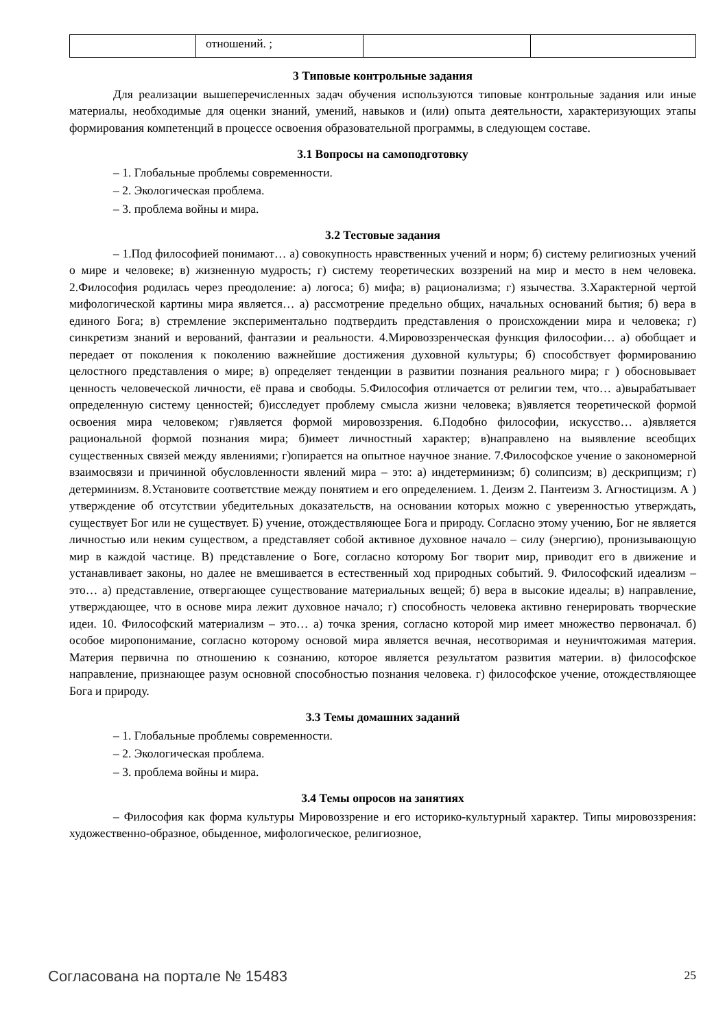| | отношений. ; | | |
3 Типовые контрольные задания
Для реализации вышеперечисленных задач обучения используются типовые контрольные задания или иные материалы, необходимые для оценки знаний, умений, навыков и (или) опыта деятельности, характеризующих этапы формирования компетенций в процессе освоения образовательной программы, в следующем составе.
3.1 Вопросы на самоподготовку
– 1. Глобальные проблемы современности.
– 2. Экологическая проблема.
– 3. проблема войны и мира.
3.2 Тестовые задания
– 1.Под философией понимают… а) совокупность нравственных учений и норм; б) систему религиозных учений о мире и человеке; в) жизненную мудрость; г) систему теоретических воззрений на мир и место в нем человека. 2.Философия родилась через преодоление: а) логоса; б) мифа; в) рационализма; г) язычества. 3.Характерной чертой мифологической картины мира является… а) рассмотрение предельно общих, начальных оснований бытия; б) вера в единого Бога; в) стремление экспериментально подтвердить представления о происхождении мира и человека; г) синкретизм знаний и верований, фантазии и реальности. 4.Мировоззренческая функция философии… а) обобщает и передает от поколения к поколению важнейшие достижения духовной культуры; б) способствует формированию целостного представления о мире; в) определяет тенденции в развитии познания реального мира; г ) обосновывает ценность человеческой личности, её права и свободы. 5.Философия отличается от религии тем, что… а)вырабатывает определенную систему ценностей; б)исследует проблему смысла жизни человека; в)является теоретической формой освоения мира человеком; г)является формой мировоззрения. 6.Подобно философии, искусство… а)является рациональной формой познания мира; б)имеет личностный характер; в)направлено на выявление всеобщих существенных связей между явлениями; г)опирается на опытное научное знание. 7.Философское учение о закономерной взаимосвязи и причинной обусловленности явлений мира – это: а) индетерминизм; б) солипсизм; в) дескрипцизм; г) детерминизм. 8.Установите соответствие между понятием и его определением. 1. Деизм 2. Пантеизм 3. Агностицизм. А ) утверждение об отсутствии убедительных доказательств, на основании которых можно с уверенностью утверждать, существует Бог или не существует. Б) учение, отождествляющее Бога и природу. Согласно этому учению, Бог не является личностью или неким существом, а представляет собой активное духовное начало – силу (энергию), пронизывающую мир в каждой частице. В) представление о Боге, согласно которому Бог творит мир, приводит его в движение и устанавливает законы, но далее не вмешивается в естественный ход природных событий. 9. Философский идеализм – это… а) представление, отвергающее существование материальных вещей; б) вера в высокие идеалы; в) направление, утверждающее, что в основе мира лежит духовное начало; г) способность человека активно генерировать творческие идеи. 10. Философский материализм – это… а) точка зрения, согласно которой мир имеет множество первоначал. б) особое миропонимание, согласно которому основой мира является вечная, несотворимая и неуничтожимая материя. Материя первична по отношению к сознанию, которое является результатом развития материи. в) философское направление, признающее разум основной способностью познания человека. г) философское учение, отождествляющее Бога и природу.
3.3 Темы домашних заданий
– 1. Глобальные проблемы современности.
– 2. Экологическая проблема.
– 3. проблема войны и мира.
3.4 Темы опросов на занятиях
– Философия как форма культуры Мировоззрение и его историко-культурный характер. Типы мировоззрения: художественно-образное, обыденное, мифологическое, религиозное,
Согласована на портале № 15483 25